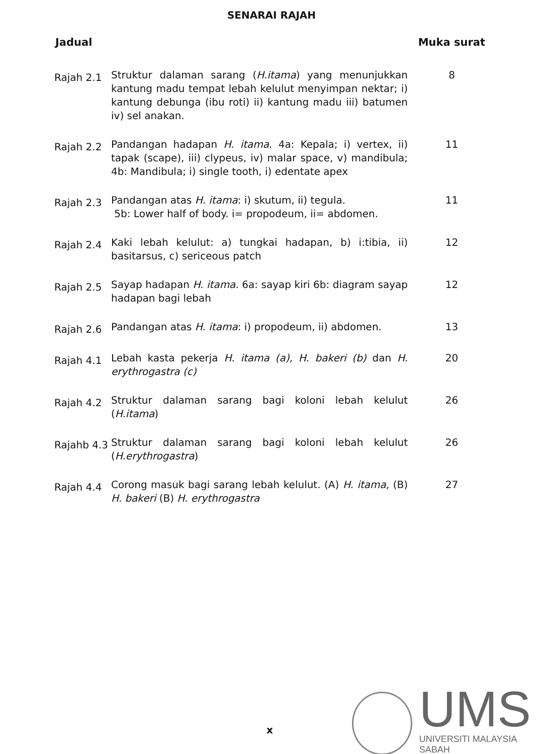SENARAI RAJAH
Jadual Muka surat
Rajah 2.1
Struktur dalaman sarang (H.itama) yang menunjukkan kantung madu tempat lebah kelulut menyimpan nektar; i) kantung debunga (ibu roti) ii) kantung madu iii) batumen iv) sel anakan.
8
Rajah 2.2
Pandangan hadapan H. itama. 4a: Kepala; i) vertex, ii) tapak (scape), iii) clypeus, iv) malar space, v) mandibula; 4b: Mandibula; i) single tooth, i) edentate apex
11
Rajah 2.3
Pandangan atas H. itama: i) skutum, ii) tegula.
5b: Lower half of body. i= propodeum, ii= abdomen.
11
Rajah 2.4
Kaki lebah kelulut: a) tungkai hadapan, b) i:tibia, ii) basitarsus, c) sericeous patch
12
Rajah 2.5
Sayap hadapan H. itama. 6a: sayap kiri 6b: diagram sayap hadapan bagi lebah
12
Rajah 2.6
Pandangan atas H. itama: i) propodeum, ii) abdomen.
13
Rajah 4.1
Lebah kasta pekerja H. itama (a), H. bakeri (b) dan H. erythrogastra (c)
20
Rajah 4.2
Struktur dalaman sarang bagi koloni lebah kelulut (H.itama)
26
Rajahb 4.3
Struktur dalaman sarang bagi koloni lebah kelulut (H.erythrogastra)
26
Rajah 4.4
Corong masuk bagi sarang lebah kelulut. (A) H. itama, (B) H. bakeri (B) H. erythrogastra
27
x
UMS
UNIVERSITI MALAYSIA SABAH